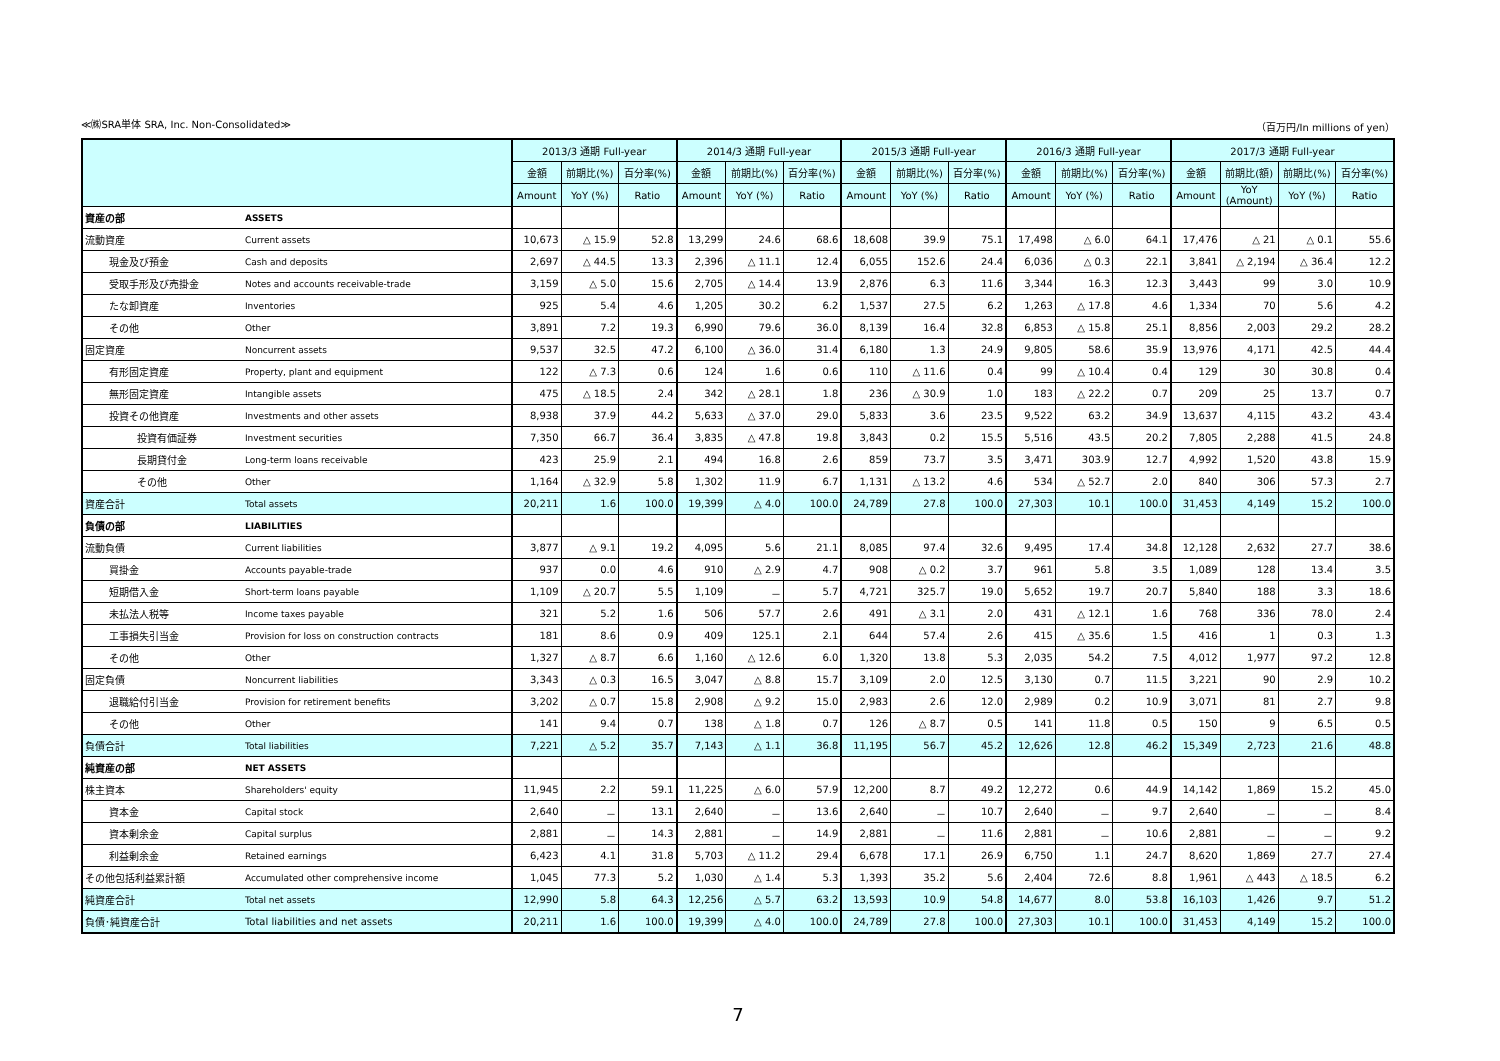≪㈱SRA単体 SRA, Inc. Non-Consolidated≫ （百万円/In millions of yen）
| | | 2013/3 通期 Full-year | | | 2014/3 通期 Full-year | | | 2015/3 通期 Full-year | | | 2016/3 通期 Full-year | | | 2017/3 通期 Full-year | | | |
| --- | --- | --- | --- | --- | --- | --- | --- | --- | --- | --- | --- | --- | --- | --- | --- | --- | --- |
| | | 金額 | 前期比(%) | 百分率(%) | 金額 | 前期比(%) | 百分率(%) | 金額 | 前期比(%) | 百分率(%) | 金額 | 前期比(%) | 百分率(%) | 金額 | 前期比(額) | 前期比(%) | 百分率(%) |
| | | Amount | YoY (%) | Ratio | Amount | YoY (%) | Ratio | Amount | YoY (%) | Ratio | Amount | YoY (%) | Ratio | Amount | YoY (Amount) | YoY (%) | Ratio |
| 資産の部 | ASSETS | | | | | | | | | | | | | | | | |
| 流動資産 | Current assets | 10,673 | △ 15.9 | 52.8 | 13,299 | 24.6 | 68.6 | 18,608 | 39.9 | 75.1 | 17,498 | △ 6.0 | 64.1 | 17,476 | △ 21 | △ 0.1 | 55.6 |
| 現金及び預金 | Cash and deposits | 2,697 | △ 44.5 | 13.3 | 2,396 | △ 11.1 | 12.4 | 6,055 | 152.6 | 24.4 | 6,036 | △ 0.3 | 22.1 | 3,841 | △ 2,194 | △ 36.4 | 12.2 |
| 受取手形及び売掛金 | Notes and accounts receivable-trade | 3,159 | △ 5.0 | 15.6 | 2,705 | △ 14.4 | 13.9 | 2,876 | 6.3 | 11.6 | 3,344 | 16.3 | 12.3 | 3,443 | 99 | 3.0 | 10.9 |
| たな卸資産 | Inventories | 925 | 5.4 | 4.6 | 1,205 | 30.2 | 6.2 | 1,537 | 27.5 | 6.2 | 1,263 | △ 17.8 | 4.6 | 1,334 | 70 | 5.6 | 4.2 |
| その他 | Other | 3,891 | 7.2 | 19.3 | 6,990 | 79.6 | 36.0 | 8,139 | 16.4 | 32.8 | 6,853 | △ 15.8 | 25.1 | 8,856 | 2,003 | 29.2 | 28.2 |
| 固定資産 | Noncurrent assets | 9,537 | 32.5 | 47.2 | 6,100 | △ 36.0 | 31.4 | 6,180 | 1.3 | 24.9 | 9,805 | 58.6 | 35.9 | 13,976 | 4,171 | 42.5 | 44.4 |
| 有形固定資産 | Property, plant and equipment | 122 | △ 7.3 | 0.6 | 124 | 1.6 | 0.6 | 110 | △ 11.6 | 0.4 | 99 | △ 10.4 | 0.4 | 129 | 30 | 30.8 | 0.4 |
| 無形固定資産 | Intangible assets | 475 | △ 18.5 | 2.4 | 342 | △ 28.1 | 1.8 | 236 | △ 30.9 | 1.0 | 183 | △ 22.2 | 0.7 | 209 | 25 | 13.7 | 0.7 |
| 投資その他資産 | Investments and other assets | 8,938 | 37.9 | 44.2 | 5,633 | △ 37.0 | 29.0 | 5,833 | 3.6 | 23.5 | 9,522 | 63.2 | 34.9 | 13,637 | 4,115 | 43.2 | 43.4 |
| 投資有価証券 | Investment securities | 7,350 | 66.7 | 36.4 | 3,835 | △ 47.8 | 19.8 | 3,843 | 0.2 | 15.5 | 5,516 | 43.5 | 20.2 | 7,805 | 2,288 | 41.5 | 24.8 |
| 長期貸付金 | Long-term loans receivable | 423 | 25.9 | 2.1 | 494 | 16.8 | 2.6 | 859 | 73.7 | 3.5 | 3,471 | 303.9 | 12.7 | 4,992 | 1,520 | 43.8 | 15.9 |
| その他 | Other | 1,164 | △ 32.9 | 5.8 | 1,302 | 11.9 | 6.7 | 1,131 | △ 13.2 | 4.6 | 534 | △ 52.7 | 2.0 | 840 | 306 | 57.3 | 2.7 |
| 資産合計 | Total assets | 20,211 | 1.6 | 100.0 | 19,399 | △ 4.0 | 100.0 | 24,789 | 27.8 | 100.0 | 27,303 | 10.1 | 100.0 | 31,453 | 4,149 | 15.2 | 100.0 |
| 負債の部 | LIABILITIES | | | | | | | | | | | | | | | | |
| 流動負債 | Current liabilities | 3,877 | △ 9.1 | 19.2 | 4,095 | 5.6 | 21.1 | 8,085 | 97.4 | 32.6 | 9,495 | 17.4 | 34.8 | 12,128 | 2,632 | 27.7 | 38.6 |
| 買掛金 | Accounts payable-trade | 937 | 0.0 | 4.6 | 910 | △ 2.9 | 4.7 | 908 | △ 0.2 | 3.7 | 961 | 5.8 | 3.5 | 1,089 | 128 | 13.4 | 3.5 |
| 短期借入金 | Short-term loans payable | 1,109 | △ 20.7 | 5.5 | 1,109 | － | 5.7 | 4,721 | 325.7 | 19.0 | 5,652 | 19.7 | 20.7 | 5,840 | 188 | 3.3 | 18.6 |
| 未払法人税等 | Income taxes payable | 321 | 5.2 | 1.6 | 506 | 57.7 | 2.6 | 491 | △ 3.1 | 2.0 | 431 | △ 12.1 | 1.6 | 768 | 336 | 78.0 | 2.4 |
| 工事損失引当金 | Provision for loss on construction contracts | 181 | 8.6 | 0.9 | 409 | 125.1 | 2.1 | 644 | 57.4 | 2.6 | 415 | △ 35.6 | 1.5 | 416 | 1 | 0.3 | 1.3 |
| その他 | Other | 1,327 | △ 8.7 | 6.6 | 1,160 | △ 12.6 | 6.0 | 1,320 | 13.8 | 5.3 | 2,035 | 54.2 | 7.5 | 4,012 | 1,977 | 97.2 | 12.8 |
| 固定負債 | Noncurrent liabilities | 3,343 | △ 0.3 | 16.5 | 3,047 | △ 8.8 | 15.7 | 3,109 | 2.0 | 12.5 | 3,130 | 0.7 | 11.5 | 3,221 | 90 | 2.9 | 10.2 |
| 退職給付引当金 | Provision for retirement benefits | 3,202 | △ 0.7 | 15.8 | 2,908 | △ 9.2 | 15.0 | 2,983 | 2.6 | 12.0 | 2,989 | 0.2 | 10.9 | 3,071 | 81 | 2.7 | 9.8 |
| その他 | Other | 141 | 9.4 | 0.7 | 138 | △ 1.8 | 0.7 | 126 | △ 8.7 | 0.5 | 141 | 11.8 | 0.5 | 150 | 9 | 6.5 | 0.5 |
| 負債合計 | Total liabilities | 7,221 | △ 5.2 | 35.7 | 7,143 | △ 1.1 | 36.8 | 11,195 | 56.7 | 45.2 | 12,626 | 12.8 | 46.2 | 15,349 | 2,723 | 21.6 | 48.8 |
| 純資産の部 | NET ASSETS | | | | | | | | | | | | | | | | |
| 株主資本 | Shareholders' equity | 11,945 | 2.2 | 59.1 | 11,225 | △ 6.0 | 57.9 | 12,200 | 8.7 | 49.2 | 12,272 | 0.6 | 44.9 | 14,142 | 1,869 | 15.2 | 45.0 |
| 資本金 | Capital stock | 2,640 | － | 13.1 | 2,640 | － | 13.6 | 2,640 | － | 10.7 | 2,640 | － | 9.7 | 2,640 | － | － | 8.4 |
| 資本剰余金 | Capital surplus | 2,881 | － | 14.3 | 2,881 | － | 14.9 | 2,881 | － | 11.6 | 2,881 | － | 10.6 | 2,881 | － | － | 9.2 |
| 利益剰余金 | Retained earnings | 6,423 | 4.1 | 31.8 | 5,703 | △ 11.2 | 29.4 | 6,678 | 17.1 | 26.9 | 6,750 | 1.1 | 24.7 | 8,620 | 1,869 | 27.7 | 27.4 |
| その他包括利益累計額 | Accumulated other comprehensive income | 1,045 | 77.3 | 5.2 | 1,030 | △ 1.4 | 5.3 | 1,393 | 35.2 | 5.6 | 2,404 | 72.6 | 8.8 | 1,961 | △ 443 | △ 18.5 | 6.2 |
| 純資産合計 | Total net assets | 12,990 | 5.8 | 64.3 | 12,256 | △ 5.7 | 63.2 | 13,593 | 10.9 | 54.8 | 14,677 | 8.0 | 53.8 | 16,103 | 1,426 | 9.7 | 51.2 |
| 負債･純資産合計 | Total liabilities and net assets | 20,211 | 1.6 | 100.0 | 19,399 | △ 4.0 | 100.0 | 24,789 | 27.8 | 100.0 | 27,303 | 10.1 | 100.0 | 31,453 | 4,149 | 15.2 | 100.0 |
7